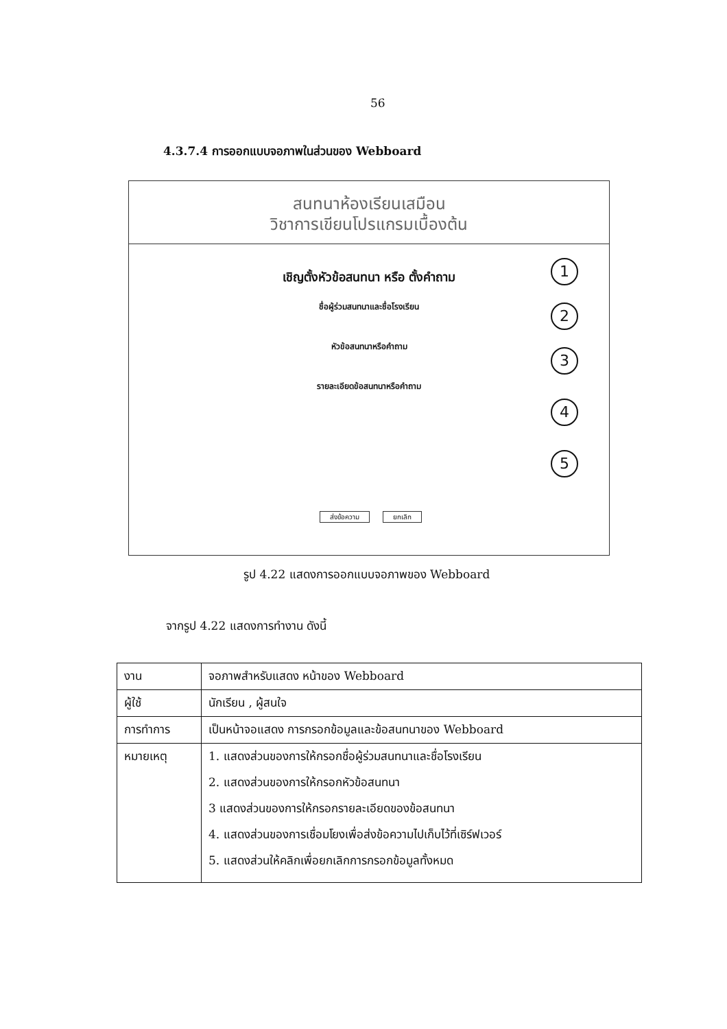56
4.3.7.4 การออกแบบจอภาพในส่วนของ Webboard
สนทนาห้องเรียนเสมือน
วิชาการเขียนโปรแกรมเบื้องต้น
เชิญตั้งหัวข้อสนทนา หรือ ตั้งคำถาม
ชื่อผู้ร่วมสนทนาและชื่อโรงเรียน
หัวข้อสนทนาหรือคำถาม
รายละเอียดข้อสนทนาหรือคำถาม
ส่งข้อความ ยกเลิก
1
2
3
4
5
รูป 4.22 แสดงการออกแบบจอภาพของ Webboard
จากรูป 4.22 แสดงการทำงาน ดังนี้
| งาน | จอภาพสำหรับแสดง หน้าของ Webboard |
| ผู้ใช้ | นักเรียน , ผู้สนใจ |
| การทำการ | เป็นหน้าจอแสดง การกรอกข้อมูลและข้อสนทนาของ Webboard |
| หมายเหตุ | 1. แสดงส่วนของการให้กรอกชื่อผู้ร่วมสนทนาและชื่อโรงเรียน 2. แสดงส่วนของการให้กรอกหัวข้อสนทนา 3 แสดงส่วนของการให้กรอกรายละเอียดของข้อสนทนา 4. แสดงส่วนของการเชื่อมโยงเพื่อส่งข้อความไปเก็บไว้ที่เซิร์ฟเวอร์ 5. แสดงส่วนให้คลิกเพื่อยกเลิกการกรอกข้อมูลทั้งหมด |